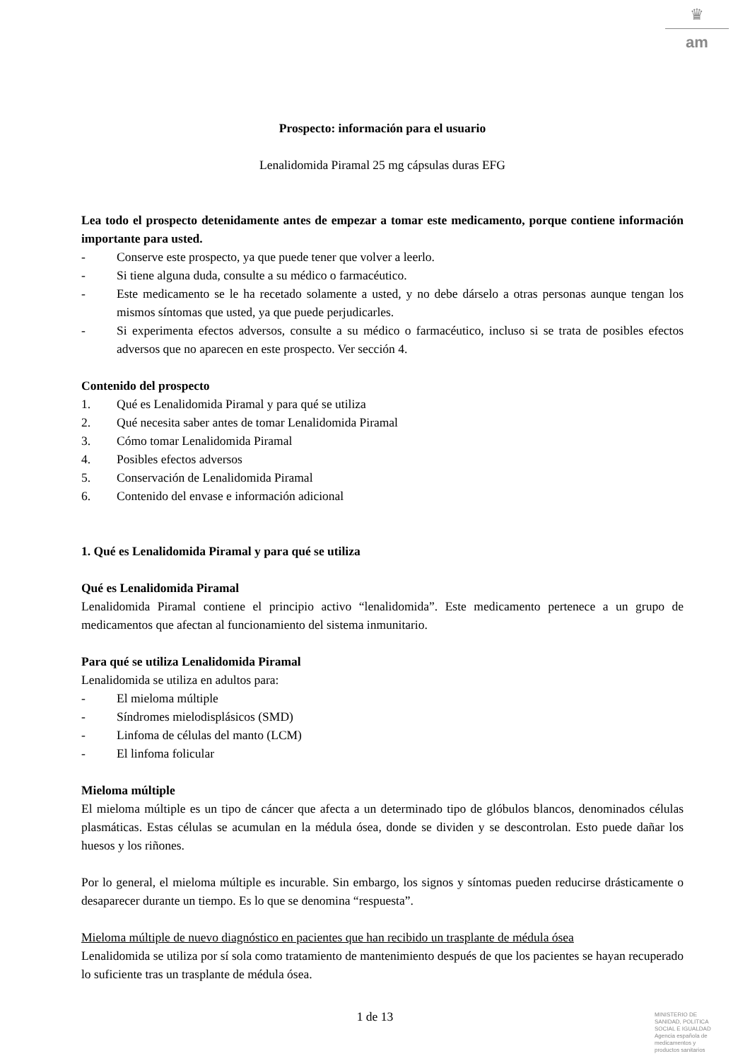♛
am
Prospecto: información para el usuario
Lenalidomida Piramal 25 mg cápsulas duras EFG
Lea todo el prospecto detenidamente antes de empezar a tomar este medicamento, porque contiene información importante para usted.
- Conserve este prospecto, ya que puede tener que volver a leerlo.
- Si tiene alguna duda, consulte a su médico o farmacéutico.
- Este medicamento se le ha recetado solamente a usted, y no debe dárselo a otras personas aunque tengan los mismos síntomas que usted, ya que puede perjudicarles.
- Si experimenta efectos adversos, consulte a su médico o farmacéutico, incluso si se trata de posibles efectos adversos que no aparecen en este prospecto. Ver sección 4.
Contenido del prospecto
1. Qué es Lenalidomida Piramal y para qué se utiliza
2. Qué necesita saber antes de tomar Lenalidomida Piramal
3. Cómo tomar Lenalidomida Piramal
4. Posibles efectos adversos
5. Conservación de Lenalidomida Piramal
6. Contenido del envase e información adicional
1. Qué es Lenalidomida Piramal y para qué se utiliza
Qué es Lenalidomida Piramal
Lenalidomida Piramal contiene el principio activo “lenalidomida”. Este medicamento pertenece a un grupo de medicamentos que afectan al funcionamiento del sistema inmunitario.
Para qué se utiliza Lenalidomida Piramal
Lenalidomida se utiliza en adultos para:
- El mieloma múltiple
- Síndromes mielodisplásicos (SMD)
- Linfoma de células del manto (LCM)
- El linfoma folicular
Mieloma múltiple
El mieloma múltiple es un tipo de cáncer que afecta a un determinado tipo de glóbulos blancos, denominados células plasmáticas. Estas células se acumulan en la médula ósea, donde se dividen y se descontrolan. Esto puede dañar los huesos y los riñones.
Por lo general, el mieloma múltiple es incurable. Sin embargo, los signos y síntomas pueden reducirse drásticamente o desaparecer durante un tiempo. Es lo que se denomina “respuesta”.
Mieloma múltiple de nuevo diagnóstico en pacientes que han recibido un trasplante de médula ósea
Lenalidomida se utiliza por sí sola como tratamiento de mantenimiento después de que los pacientes se hayan recuperado lo suficiente tras un trasplante de médula ósea.
1 de 13
MINISTERIO DE
SANIDAD, POLITICA
SOCIAL E IGUALDAD
Agencia española de
medicamentos y
productos sanitarios